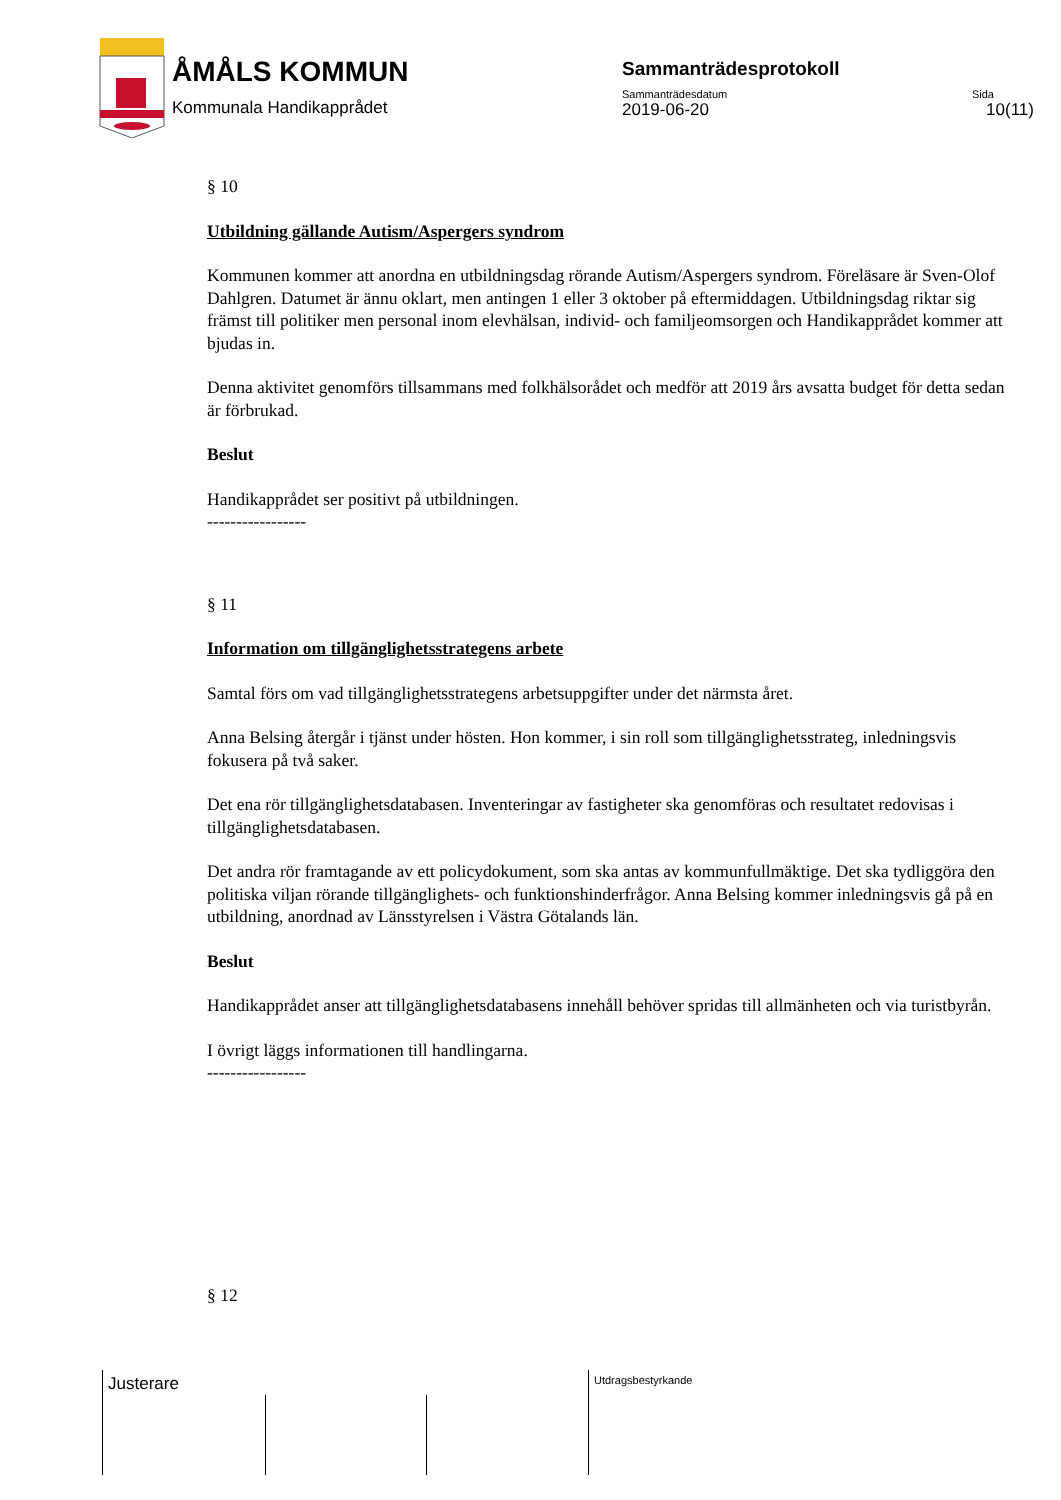ÅMÅLS KOMMUN
Kommunala Handikapprådet
Sammanträdesprotokoll
Sammanträdesdatum Sida
2019-06-20 10(11)
§ 10
Utbildning gällande Autism/Aspergers syndrom
Kommunen kommer att anordna en utbildningsdag rörande Autism/Aspergers syndrom. Föreläsare är Sven-Olof Dahlgren. Datumet är ännu oklart, men antingen 1 eller 3 oktober på eftermiddagen. Utbildningsdag riktar sig främst till politiker men personal inom elevhälsan, individ- och familjeomsorgen och Handikapprådet kommer att bjudas in.
Denna aktivitet genomförs tillsammans med folkhälsorådet och medför att 2019 års avsatta budget för detta sedan är förbrukad.
Beslut
Handikapprådet ser positivt på utbildningen.
-----------------
§ 11
Information om tillgänglighetsstrategens arbete
Samtal förs om vad tillgänglighetsstrategens arbetsuppgifter under det närmsta året.
Anna Belsing återgår i tjänst under hösten. Hon kommer, i sin roll som tillgänglighetsstrateg, inledningsvis fokusera på två saker.
Det ena rör tillgänglighetsdatabasen. Inventeringar av fastigheter ska genomföras och resultatet redovisas i tillgänglighetsdatabasen.
Det andra rör framtagande av ett policydokument, som ska antas av kommunfullmäktige. Det ska tydliggöra den politiska viljan rörande tillgänglighets- och funktionshinderfrågor. Anna Belsing kommer inledningsvis gå på en utbildning, anordnad av Länsstyrelsen i Västra Götalands län.
Beslut
Handikapprådet anser att tillgänglighetsdatabasens innehåll behöver spridas till allmänheten och via turistbyrån.
I övrigt läggs informationen till handlingarna.
-----------------
§ 12
Justerare Utdragsbestyrkande